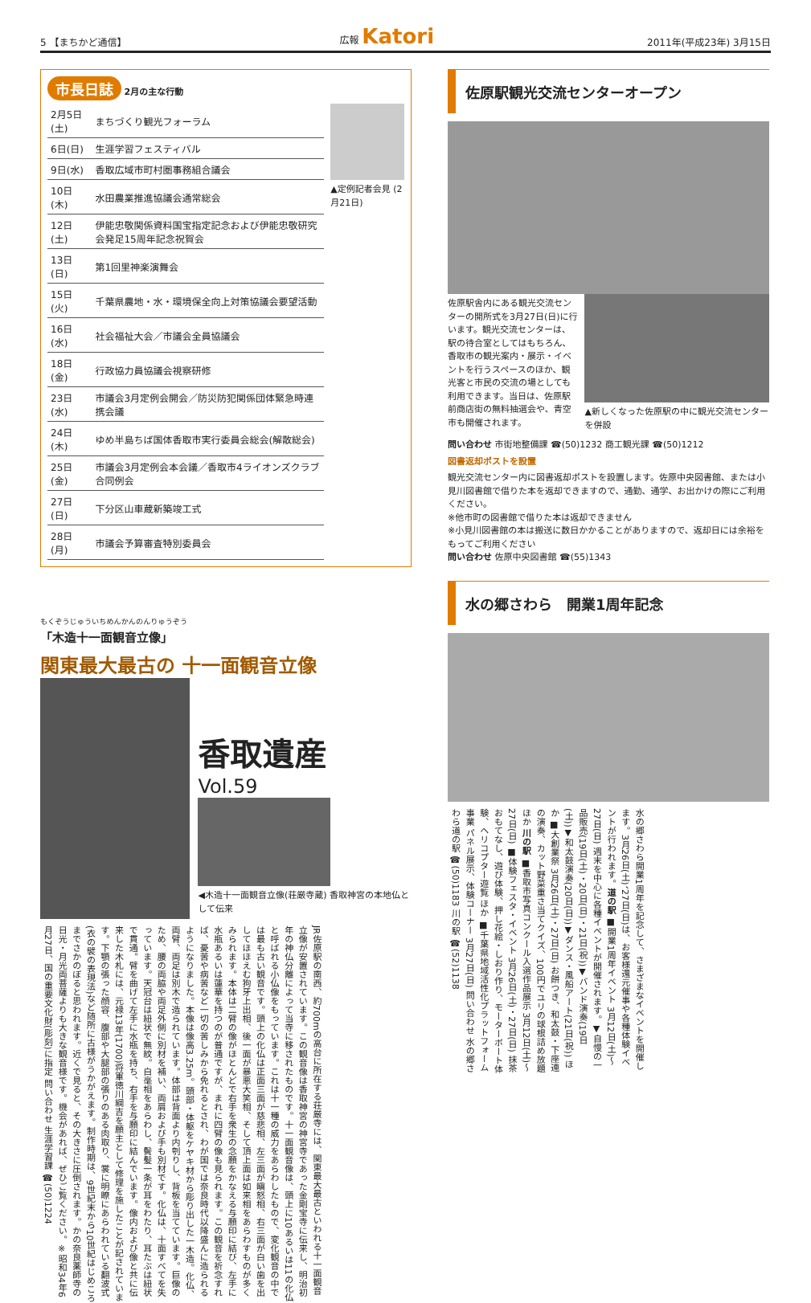5 【まちかど通信】 広報 Katori 2011年(平成23年) 3月15日
市長日誌
2月の主な行動
| 2月5日(土) | まちづくり観光フォーラム |
| 6日(日) | 生涯学習フェスティバル |
| 9日(水) | 香取広域市町村圏事務組合議会 |
| 10日(木) | 水田農業推進協議会通常総会 |
| 12日(土) | 伊能忠敬関係資料国宝指定記念および伊能忠敬研究会発足15周年記念祝賀会 |
| 13日(日) | 第1回里神楽演舞会 |
| 15日(火) | 千葉県農地・水・環境保全向上対策協議会要望活動 |
| 16日(水) | 社会福祉大会／市議会全員協議会 |
| 18日(金) | 行政協力員協議会視察研修 |
| 23日(水) | 市議会3月定例会開会／防災防犯関係団体緊急時連携会議 |
| 24日(木) | ゆめ半島ちば国体香取市実行委員会総会(解散総会) |
| 25日(金) | 市議会3月定例会本会議／香取市4ライオンズクラブ合同例会 |
| 27日(日) | 下分区山車蔵新築竣工式 |
| 28日(月) | 市議会予算審査特別委員会 |
▲定例記者会見 (2月21日)
もくぞうじゅういちめんかんのんりゅうぞう
「木造十一面観音立像」
関東最大最古の 十一面観音立像
香取遺産
Vol.59
◀木造十一面観音立像(荘厳寺蔵) 香取神宮の本地仏として伝来
JR佐原駅の南西、約700mの高台に所在する荘厳寺には、関東最大最古といわれる十一面観音立像が安置されています。この観音像は香取神宮の神宮寺であった金剛宝寺に伝来し、明治初年の神仏分離によって当寺に移されたものです。十一面観音像は、頭上に10あるいは11の化仏と呼ばれる小仏像をもっています。これは十一種の威力をあらわしたもので、変化観音の中では最も古い観音です。頭上の化仏は正面三面が慈悲相、左三面が瞋怒相、右三面が白い歯を出してほほえむ狗牙上出相、後一面が暴悪大笑相、そして頂上面は如来相をあらわすものが多くみられます。本体は二臂の像がほとんどで右手を衆生の念願をかなえる与願印に結び、左手に水瓶あるいは蓮華を持つのが普通ですが、まれに四臂の像も見られます。この観音を祈念すれば、憂苦や病苦など一切の苦しみから免れるとされ、わが国では奈良時代以降盛んに造られるようになりました。本像は像高3.25m。頭部・体躯をケヤキ材から彫り出した一木造。化仏、両臂、両足は別木で造られています。体部は背面より内刳りし、背板を当てています。巨像のため、腰の両脇や両足外側に別材を補い、両肩および手も別材です。化仏は、十面すべてを失っています。天冠台は紐状で無紋。白毫相をあらわし、鬢髪一条が耳をわたり、耳たぶは紐状で貫通。臂を曲げて左手に水瓶を持ち、右手を与願印に結んでいます。像内および像と共に伝来した木札には、元禄13年(1700)将軍徳川綱吉を願主として修理を施したことが記されています。下顎の張った顔容、腹部や大腿部の張りのある肉取り、裳に明瞭にあらわれている翻波式(衣の襞の表現法)など随所に古様がうかがえます。制作時期は、9世紀末から10世紀はじめころまでさかのぼると思われます。近くで見ると、その大きさに圧倒されます。かの奈良薬師寺の日光・月光両菩薩よりも大きな観音様です。機会があれば、ぜひご覧ください。※昭和34年6月27日、国の重要文化財(彫刻)に指定 問い合わせ 生涯学習課 ☎(50)1224
佐原駅観光交流センターオープン
佐原駅舎内にある観光交流センターの開所式を3月27日(日)に行います。観光交流センターは、駅の待合室としてはもちろん、香取市の観光案内・展示・イベントを行うスペースのほか、観光客と市民の交流の場としても利用できます。当日は、佐原駅前商店街の無料抽選会や、青空市も開催されます。
▲新しくなった佐原駅の中に観光交流センターを併設
問い合わせ 市街地整備課 ☎(50)1232 商工観光課 ☎(50)1212
図書返却ポストを設置
観光交流センター内に図書返却ポストを設置します。佐原中央図書館、または小見川図書館で借りた本を返却できますので、通勤、通学、お出かけの際にご利用ください。
※他市町の図書館で借りた本は返却できません
※小見川図書館の本は搬送に数日かかることがありますので、返却日には余裕をもってご利用ください
問い合わせ 佐原中央図書館 ☎(55)1343
水の郷さわら　開業1周年記念
水の郷さわら開業1周年を記念して、さまざまなイベントを開催します。3月26日(土)、27日(日)は、お客様還元催事や各種体験イベントが行われます。道の駅 ■開業1周年イベント 3月12日(土)〜27日(日) 週末を中心に各種イベントが開催されます。▼自慢の一品販売(19日(土)・20日(日)・21日(祝))▼バンド演奏(19日(土))▼和太鼓演奏(20日(日))▼ダンス・風船アート(21日(祝)) ほか ■大創業祭 3月26日(土)・27日(日) お餅つき、和太鼓・下座連の演奏、カット野菜重さ当てクイズ、100円でユリの球根詰め放題ほか 川の駅 ■香取市写真コンクール入選作品展示 3月12日(土)〜27日(日) ■体験フェスタ・イベント 3月26日(土)・27日(日) 抹茶おもてなし、遊び体験、押し花絵・しおり作り、モーターボート体験、ヘリコプター遊覧 ほか ■千葉県地域活性化プラットフォーム事業 パネル展示、体験コーナー 3月27日(日) 問い合わせ 水の郷さわら道の駅 ☎(50)1183 川の駅 ☎(52)1138